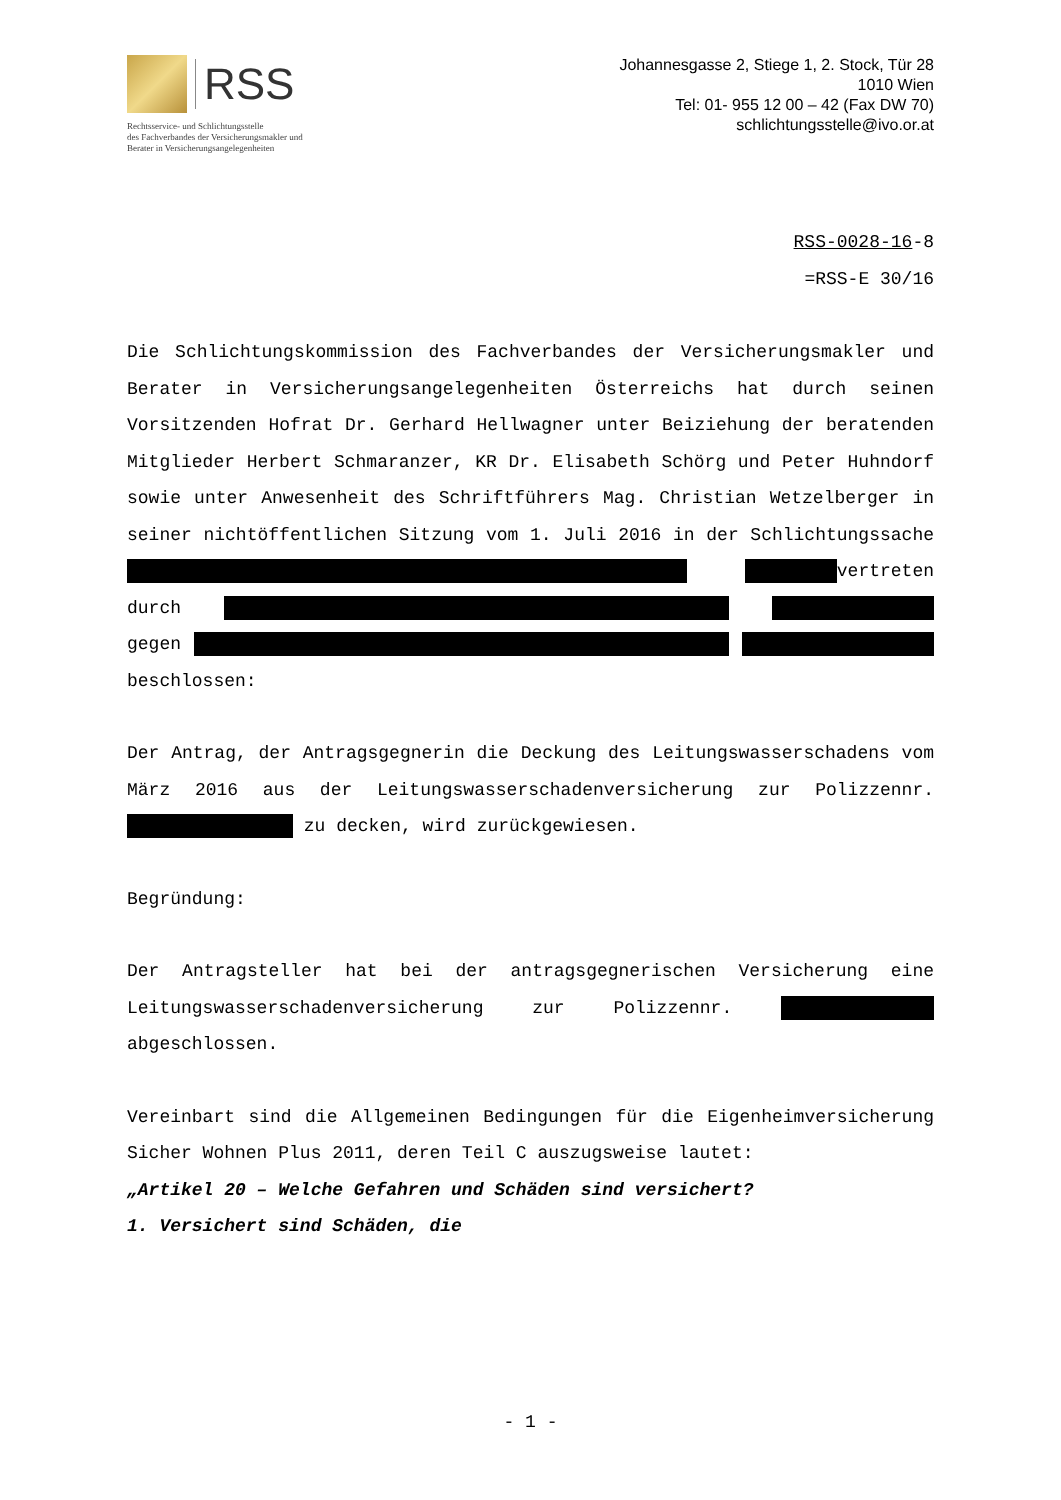RSS
Rechtsservice- und Schlichtungsstelle
des Fachverbandes der Versicherungsmakler und
Berater in Versicherungsangelegenheiten
Johannesgasse 2, Stiege 1, 2. Stock, Tür 28
1010 Wien
Tel: 01- 955 12 00 – 42 (Fax DW 70)
schlichtungsstelle@ivo.or.at
RSS-0028-16-8
=RSS-E 30/16
Die Schlichtungskommission des Fachverbandes der Versicherungsmakler und Berater in Versicherungsangelegenheiten Österreichs hat durch seinen Vorsitzenden Hofrat Dr. Gerhard Hellwagner unter Beiziehung der beratenden Mitglieder Herbert Schmaranzer, KR Dr. Elisabeth Schörg und Peter Huhndorf sowie unter Anwesenheit des Schriftführers Mag. Christian Wetzelberger in seiner nichtöffentlichen Sitzung vom 1. Juli 2016 in der Schlichtungssache vertreten durch gegen beschlossen:
Der Antrag, der Antragsgegnerin die Deckung des Leitungswasserschadens vom März 2016 aus der Leitungswasserschadenversicherung zur Polizzennr. zu decken, wird zurückgewiesen.
Begründung:
Der Antragsteller hat bei der antragsgegnerischen Versicherung eine Leitungswasserschadenversicherung zur Polizzennr. abgeschlossen.
Vereinbart sind die Allgemeinen Bedingungen für die Eigenheimversicherung Sicher Wohnen Plus 2011, deren Teil C auszugsweise lautet:
„Artikel 20 – Welche Gefahren und Schäden sind versichert?
1. Versichert sind Schäden, die
- 1 -